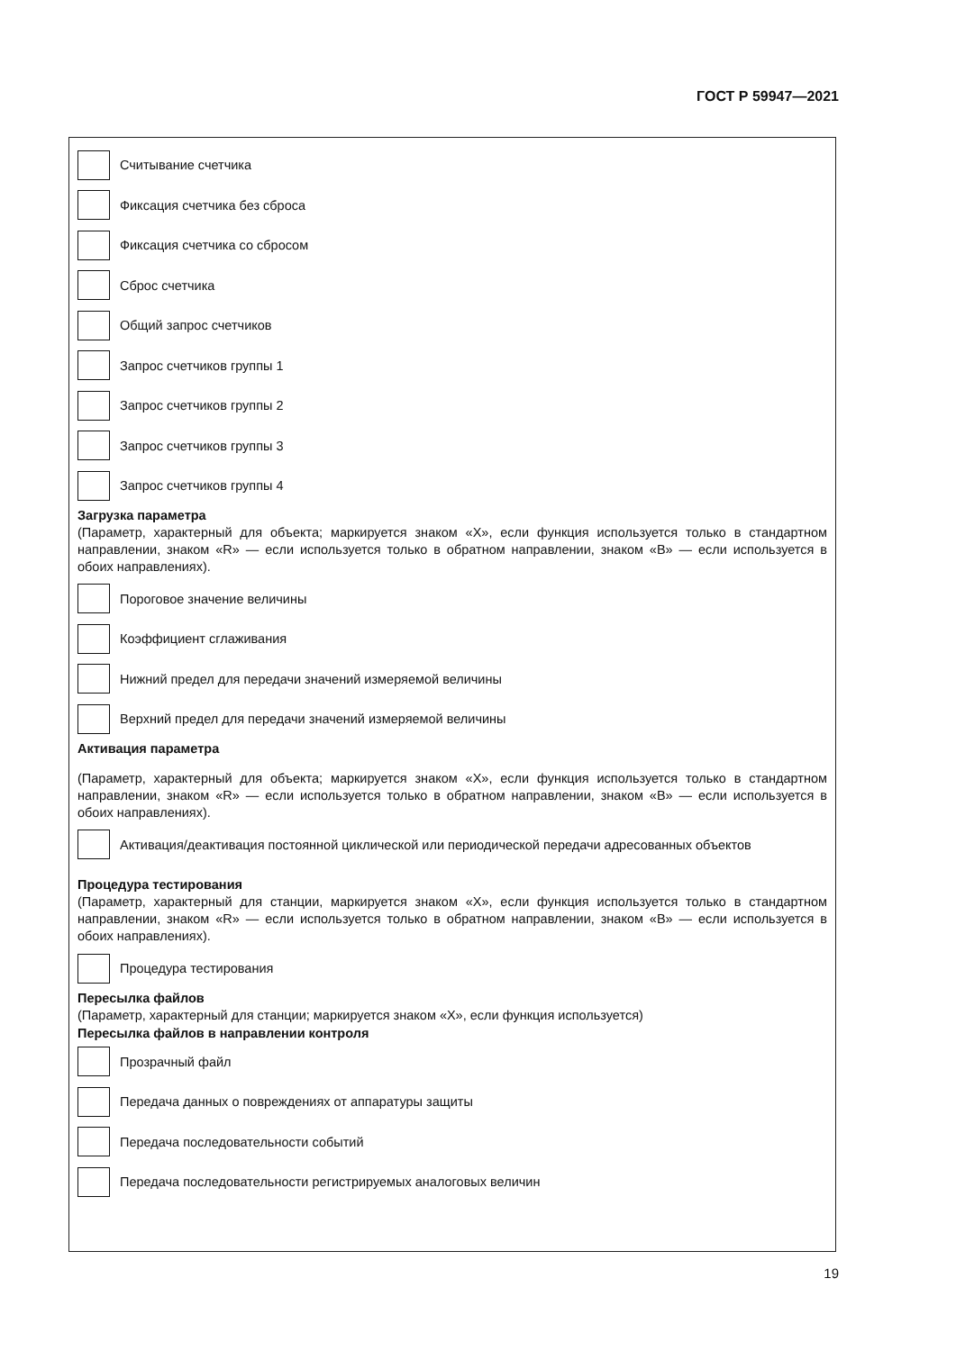ГОСТ Р 59947—2021
Считывание счетчика
Фиксация счетчика без сброса
Фиксация счетчика со сбросом
Сброс счетчика
Общий запрос счетчиков
Запрос счетчиков группы 1
Запрос счетчиков группы 2
Запрос счетчиков группы 3
Запрос счетчиков группы 4
Загрузка параметра
(Параметр, характерный для объекта; маркируется знаком «X», если функция используется только в стандартном направлении, знаком «R» — если используется только в обратном направлении, знаком «B» — если используется в обоих направлениях).
Пороговое значение величины
Коэффициент сглаживания
Нижний предел для передачи значений измеряемой величины
Верхний предел для передачи значений измеряемой величины
Активация параметра
(Параметр, характерный для объекта; маркируется знаком «X», если функция используется только в стандартном направлении, знаком «R» — если используется только в обратном направлении, знаком «B» — если используется в обоих направлениях).
Активация/деактивация постоянной циклической или периодической передачи адресованных объектов
Процедура тестирования
(Параметр, характерный для станции, маркируется знаком «X», если функция используется только в стандартном направлении, знаком «R» — если используется только в обратном направлении, знаком «B» — если используется в обоих направлениях).
Процедура тестирования
Пересылка файлов
(Параметр, характерный для станции; маркируется знаком «X», если функция используется)
Пересылка файлов в направлении контроля
Прозрачный файл
Передача данных о повреждениях от аппаратуры защиты
Передача последовательности событий
Передача последовательности регистрируемых аналоговых величин
19